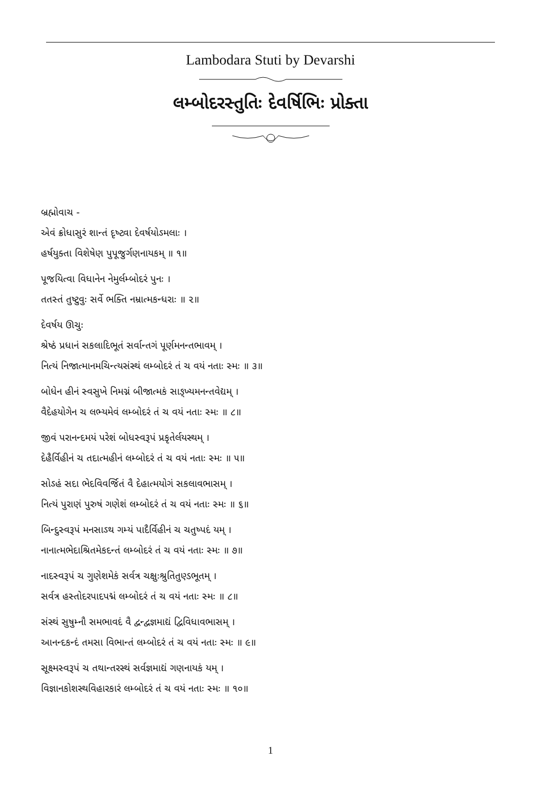Lambodara Stuti by Devarshi
લમ્બોદરસ્તુતિઃ દેવર્ષિભિઃ પ્રોક્તા
બ્રહ્મોવાચ -
એવં ક્રોધાસુરં શાન્તં દૃષ્ટ્વા દેવર્ષયોઽમલાઃ ।
હર્ષયુક્તા વિશેષેણ પુપૂજુર્ગણનાયકમ્ ॥ ૧॥
પૂજયિત્વા વિધાનેન નેમુર્લમ્બોદરં પુનઃ ।
તતસ્તં તુષ્ટુવુઃ સર્વે ભક્તિ નમ્રાત્મકન્ધરાઃ ॥ ૨॥
દેવર્ષય ઊચુઃ
શ્રેષ્ઠં પ્રધાનં સકલાદિભૂતં સર્વાન્તગં પૂર્ણમનન્તભાવમ્ ।
નિત્યં નિજાત્માનમચિન્ત્યસંસ્થં લમ્બોદરં તં ચ વયં નતાઃ સ્મઃ ॥ ૩॥
બોધેન હીનં સ્વસુખે નિમગ્નં બીજાત્મકં સાઙ્ખ્યમનન્તવેદ્યમ્ ।
વૈદેહયોગેન ચ લભ્યમેવં લમ્બોદરં તં ચ વયં નતાઃ સ્મઃ ॥ ૮॥
જીવં પરાનન્દમયં પરેશં બોધસ્વરૂપં પ્રકૃતેર્લયસ્થમ્ ।
દેહૈર્વિહીનં ચ તદાત્મહીનં લમ્બોદરં તં ચ વયં નતાઃ સ્મઃ ॥ ૫॥
સોઽહં સદા ભેદવિવર્જિતં વૈ દેહાત્મયોગં સકલાવભાસમ્ ।
નિત્યં પુરાણં પુરુષં ગણેશં લમ્બોદરં તં ચ વયં નતાઃ સ્મઃ ॥ ૬॥
બિન્દુસ્વરૂપં મનસાઽથ ગમ્યં પાદૈર્વિહીનં ચ ચતુષ્પદં યમ્ ।
નાનાત્મભેદાશ્રિતમેકદન્તં લમ્બોદરં તં ચ વયં નતાઃ સ્મઃ ॥ ૭॥
નાદસ્વરૂપં ચ ગુણેશમેકં સર્વત્ર ચક્ષુઃશ્રુતિતુણ્ડભૂતમ્ ।
સર્વત્ર હસ્તોદરપાદપદ્મં લમ્બોદરં તં ચ વયં નતાઃ સ્મઃ ॥ ૮॥
સંસ્થં સુષુમ્નૌ સમભાવદં વૈ દ્વન્દ્વજ્ઞમાદ્યં દ્વિવિધાવભાસમ્ ।
આનન્દકન્દં તમસા વિભાન્તં લમ્બોદરં તં ચ વયં નતાઃ સ્મઃ ॥ ૯॥
સૂક્ષ્મસ્વરૂપં ચ તથાન્તરસ્થં સર્વજ્ઞમાદ્યં ગણનાયકં યમ્ ।
વિજ્ઞાનકોશસ્થવિહારકારં લમ્બોદરં તં ચ વયં નતાઃ સ્મઃ ॥ ૧૦॥
1